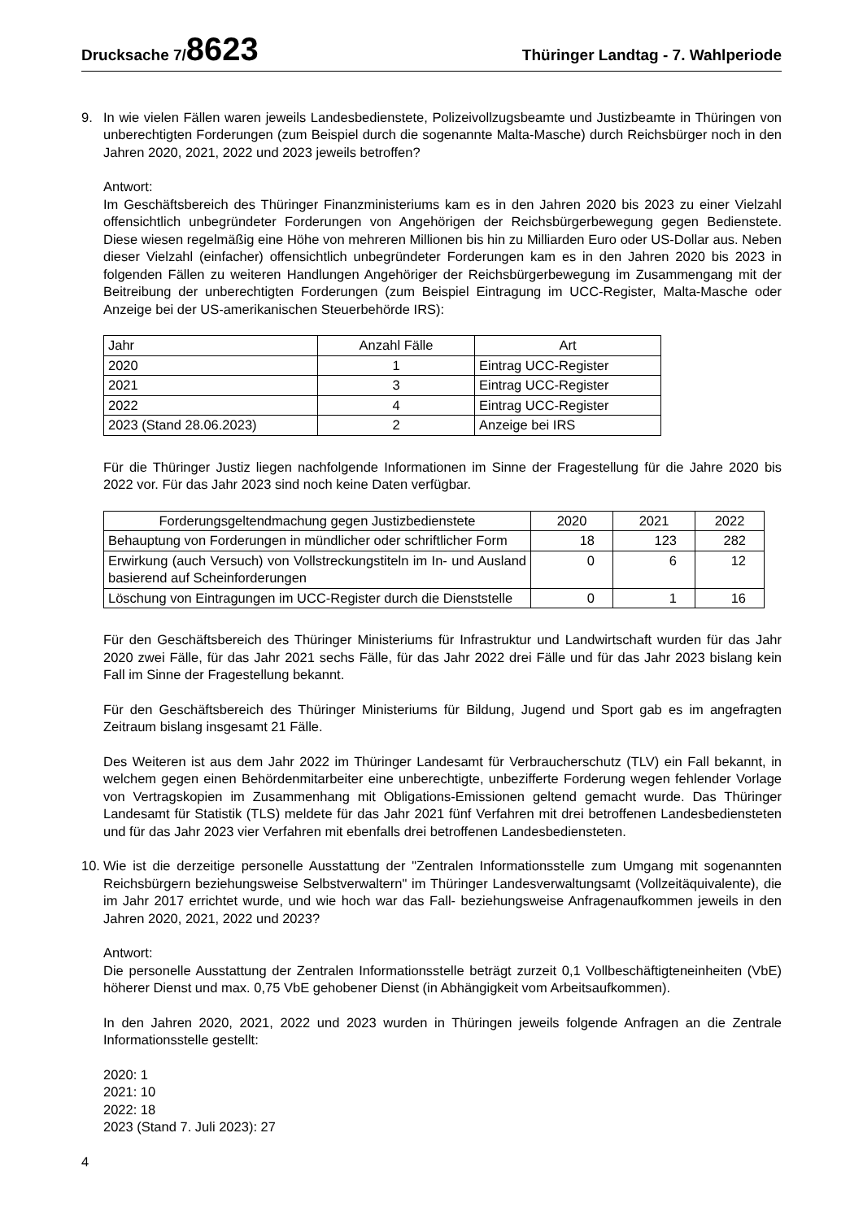Drucksache 7/8623
Thüringer Landtag - 7. Wahlperiode
9. In wie vielen Fällen waren jeweils Landesbedienstete, Polizeivollzugsbeamte und Justizbeamte in Thüringen von unberechtigten Forderungen (zum Beispiel durch die sogenannte Malta-Masche) durch Reichsbürger noch in den Jahren 2020, 2021, 2022 und 2023 jeweils betroffen?
Antwort:
Im Geschäftsbereich des Thüringer Finanzministeriums kam es in den Jahren 2020 bis 2023 zu einer Vielzahl offensichtlich unbegründeter Forderungen von Angehörigen der Reichsbürgerbewegung gegen Bedienstete. Diese wiesen regelmäßig eine Höhe von mehreren Millionen bis hin zu Milliarden Euro oder US-Dollar aus. Neben dieser Vielzahl (einfacher) offensichtlich unbegründeter Forderungen kam es in den Jahren 2020 bis 2023 in folgenden Fällen zu weiteren Handlungen Angehöriger der Reichsbürgerbewegung im Zusammengang mit der Beitreibung der unberechtigten Forderungen (zum Beispiel Eintragung im UCC-Register, Malta-Masche oder Anzeige bei der US-amerikanischen Steuerbehörde IRS):
| Jahr | Anzahl Fälle | Art |
| --- | --- | --- |
| 2020 | 1 | Eintrag UCC-Register |
| 2021 | 3 | Eintrag UCC-Register |
| 2022 | 4 | Eintrag UCC-Register |
| 2023 (Stand 28.06.2023) | 2 | Anzeige bei IRS |
Für die Thüringer Justiz liegen nachfolgende Informationen im Sinne der Fragestellung für die Jahre 2020 bis 2022 vor. Für das Jahr 2023 sind noch keine Daten verfügbar.
| Forderungsgeltendmachung gegen Justizbedienstete | 2020 | 2021 | 2022 |
| --- | --- | --- | --- |
| Behauptung von Forderungen in mündlicher oder schriftlicher Form | 18 | 123 | 282 |
| Erwirkung (auch Versuch) von Vollstreckungstiteln im In- und Ausland basierend auf Scheinforderungen | 0 | 6 | 12 |
| Löschung von Eintragungen im UCC-Register durch die Dienststelle | 0 | 1 | 16 |
Für den Geschäftsbereich des Thüringer Ministeriums für Infrastruktur und Landwirtschaft wurden für das Jahr 2020 zwei Fälle, für das Jahr 2021 sechs Fälle, für das Jahr 2022 drei Fälle und für das Jahr 2023 bislang kein Fall im Sinne der Fragestellung bekannt.
Für den Geschäftsbereich des Thüringer Ministeriums für Bildung, Jugend und Sport gab es im angefragten Zeitraum bislang insgesamt 21 Fälle.
Des Weiteren ist aus dem Jahr 2022 im Thüringer Landesamt für Verbraucherschutz (TLV) ein Fall bekannt, in welchem gegen einen Behördenmitarbeiter eine unberechtigte, unbezifferte Forderung wegen fehlender Vorlage von Vertragskopien im Zusammenhang mit Obligations-Emissionen geltend gemacht wurde. Das Thüringer Landesamt für Statistik (TLS) meldete für das Jahr 2021 fünf Verfahren mit drei betroffenen Landesbediensteten und für das Jahr 2023 vier Verfahren mit ebenfalls drei betroffenen Landesbediensteten.
10.
Wie ist die derzeitige personelle Ausstattung der "Zentralen Informationsstelle zum Umgang mit sogenannten Reichsbürgern beziehungsweise Selbstverwaltern" im Thüringer Landesverwaltungsamt (Vollzeitäquivalente), die im Jahr 2017 errichtet wurde, und wie hoch war das Fall- beziehungsweise Anfragenaufkommen jeweils in den Jahren 2020, 2021, 2022 und 2023?
Antwort:
Die personelle Ausstattung der Zentralen Informationsstelle beträgt zurzeit 0,1 Vollbeschäftigteneinheiten (VbE) höherer Dienst und max. 0,75 VbE gehobener Dienst (in Abhängigkeit vom Arbeitsaufkommen).
In den Jahren 2020, 2021, 2022 und 2023 wurden in Thüringen jeweils folgende Anfragen an die Zentrale Informationsstelle gestellt:
2020: 1
2021: 10
2022: 18
2023 (Stand 7. Juli 2023): 27
4